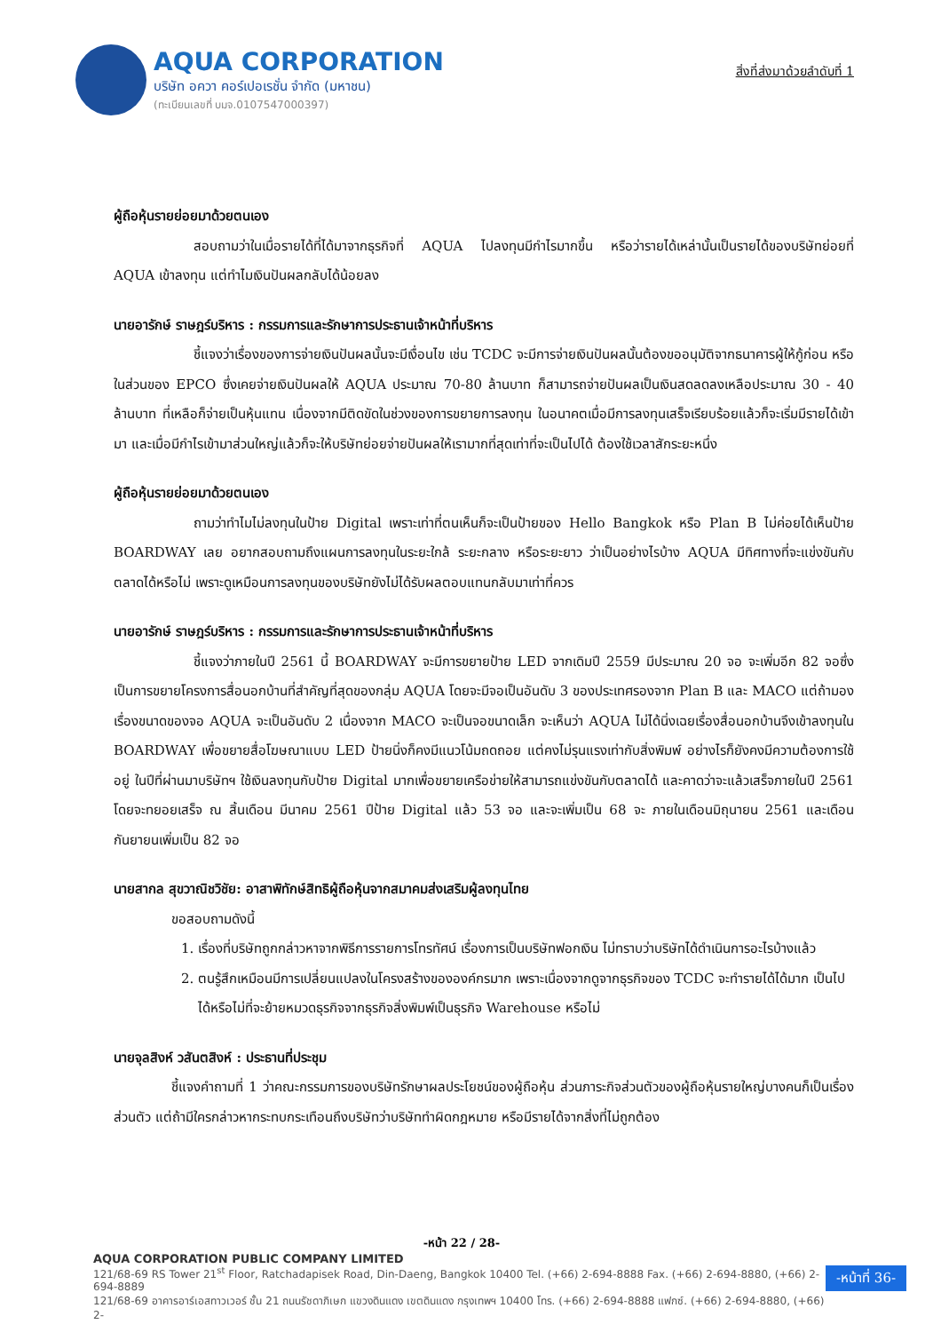AQUA CORPORATION
บริษัท อควา คอร์เปอเรชั่น จำกัด (มหาชน)
(ทะเบียนเลขที่ บมจ.0107547000397)
สิ่งที่ส่งมาด้วยลำดับที่ 1
ผู้ถือหุ้นรายย่อยมาด้วยตนเอง
สอบถามว่าในเมื่อรายได้ที่ได้มาจากธุรกิจที่ AQUA ไปลงทุนมีกำไรมากขึ้น หรือว่ารายได้เหล่านั้นเป็นรายได้ของบริษัทย่อยที่ AQUA เข้าลงทุน แต่ทำไมเงินปันผลกลับได้น้อยลง
นายอารักษ์ ราษฎร์บริหาร : กรรมการและรักษาการประธานเจ้าหน้าที่บริหาร
ชี้แจงว่าเรื่องของการจ่ายเงินปันผลนั้นจะมีเงื่อนไข เช่น TCDC จะมีการจ่ายเงินปันผลนั้นต้องขออนุมัติจากธนาคารผู้ให้กู้ก่อน หรือในส่วนของ EPCO ซึ่งเคยจ่ายเงินปันผลให้ AQUA ประมาณ 70-80 ล้านบาท ก็สามารถจ่ายปันผลเป็นเงินสดลดลงเหลือประมาณ 30 - 40 ล้านบาท ที่เหลือก็จ่ายเป็นหุ้นแทน เนื่องจากมีติดขัดในช่วงของการขยายการลงทุน ในอนาคตเมื่อมีการลงทุนเสร็จเรียบร้อยแล้วก็จะเริ่มมีรายได้เข้ามา และเมื่อมีกำไรเข้ามาส่วนใหญ่แล้วก็จะให้บริษัทย่อยจ่ายปันผลให้เรามากที่สุดเท่าที่จะเป็นไปได้ ต้องใช้เวลาสักระยะหนึ่ง
ผู้ถือหุ้นรายย่อยมาด้วยตนเอง
ถามว่าทำไมไม่ลงทุนในป้าย Digital เพราะเท่าที่ตนเห็นก็จะเป็นป้ายของ Hello Bangkok หรือ Plan B ไม่ค่อยได้เห็นป้าย BOARDWAY เลย อยากสอบถามถึงแผนการลงทุนในระยะใกล้ ระยะกลาง หรือระยะยาว ว่าเป็นอย่างไรบ้าง AQUA มีทิศทางที่จะแข่งขันกับตลาดได้หรือไม่ เพราะดูเหมือนการลงทุนของบริษัทยังไม่ได้รับผลตอบแทนกลับมาเท่าที่ควร
นายอารักษ์ ราษฎร์บริหาร : กรรมการและรักษาการประธานเจ้าหน้าที่บริหาร
ชี้แจงว่าภายในปี 2561 นี้ BOARDWAY จะมีการขยายป้าย LED จากเดิมปี 2559 มีประมาณ 20 จอ จะเพิ่มอีก 82 จอซึ่งเป็นการขยายโครงการสื่อนอกบ้านที่สำคัญที่สุดของกลุ่ม AQUA โดยจะมีจอเป็นอันดับ 3 ของประเทศรองจาก Plan B และ MACO แต่ถ้ามองเรื่องขนาดของจอ AQUA จะเป็นอันดับ 2 เนื่องจาก MACO จะเป็นจอขนาดเล็ก จะเห็นว่า AQUA ไม่ได้นิ่งเฉยเรื่องสื่อนอกบ้านจึงเข้าลงทุนใน BOARDWAY เพื่อขยายสื่อโฆษณาแบบ LED ป้ายนิ่งก็คงมีแนวโน้มถดถอย แต่คงไม่รุนแรงเท่ากับสิ่งพิมพ์ อย่างไรก็ยังคงมีความต้องการใช้อยู่ ในปีที่ผ่านมาบริษัทฯ ใช้เงินลงทุนกับป้าย Digital มากเพื่อขยายเครือข่ายให้สามารถแข่งขันกับตลาดได้ และคาดว่าจะแล้วเสร็จภายในปี 2561 โดยจะทยอยเสร็จ ณ สิ้นเดือน มีนาคม 2561 ปีป้าย Digital แล้ว 53 จอ และจะเพิ่มเป็น 68 จะ ภายในเดือนมิถุนายน 2561 และเดือนกันยายนเพิ่มเป็น 82 จอ
นายสากล สุขวาณิชวิชัย: อาสาพิทักษ์สิทธิผู้ถือหุ้นจากสมาคมส่งเสริมผู้ลงทุนไทย
ขอสอบถามดังนี้
1. เรื่องที่บริษัทถูกกล่าวหาจากพิธีการรายการโทรทัศน์ เรื่องการเป็นบริษัทฟอกเงิน ไม่ทราบว่าบริษัทได้ดำเนินการอะไรบ้างแล้ว
2. ตนรู้สึกเหมือนมีการเปลี่ยนแปลงในโครงสร้างขององค์กรมาก เพราะเนื่องจากดูจากธุรกิจของ TCDC จะทำรายได้ได้มาก เป็นไปได้หรือไม่ที่จะย้ายหมวดธุรกิจจากธุรกิจสิ่งพิมพ์เป็นธุรกิจ Warehouse หรือไม่
นายจุลสิงห์ วสันตสิงห์ : ประธานที่ประชุม
ชี้แจงคำถามที่ 1 ว่าคณะกรรมการของบริษัทรักษาผลประโยชน์ของผู้ถือหุ้น ส่วนภาระกิจส่วนตัวของผู้ถือหุ้นรายใหญ่บางคนก็เป็นเรื่องส่วนตัว แต่ถ้ามีใครกล่าวหากระทบกระเทือนถึงบริษัทว่าบริษัททำผิดกฎหมาย หรือมีรายได้จากสิ่งที่ไม่ถูกต้อง
-หน้า 22 / 28-
AQUA CORPORATION PUBLIC COMPANY LIMITED
121/68-69 RS Tower 21<sup>st</sup> Floor, Ratchadapisek Road, Din-Daeng, Bangkok 10400 Tel. (+66) 2-694-8888 Fax. (+66) 2-694-8880, (+66) 2-694-8889
121/68-69 อาคารอาร์เอสทาวเวอร์ ชั้น 21 ถนนรัชดาภิเษก แขวงดินแดง เขตดินแดง กรุงเทพฯ 10400 โทร. (+66) 2-694-8888 แฟกซ์. (+66) 2-694-8880, (+66) 2-
-หน้าที่ 36-